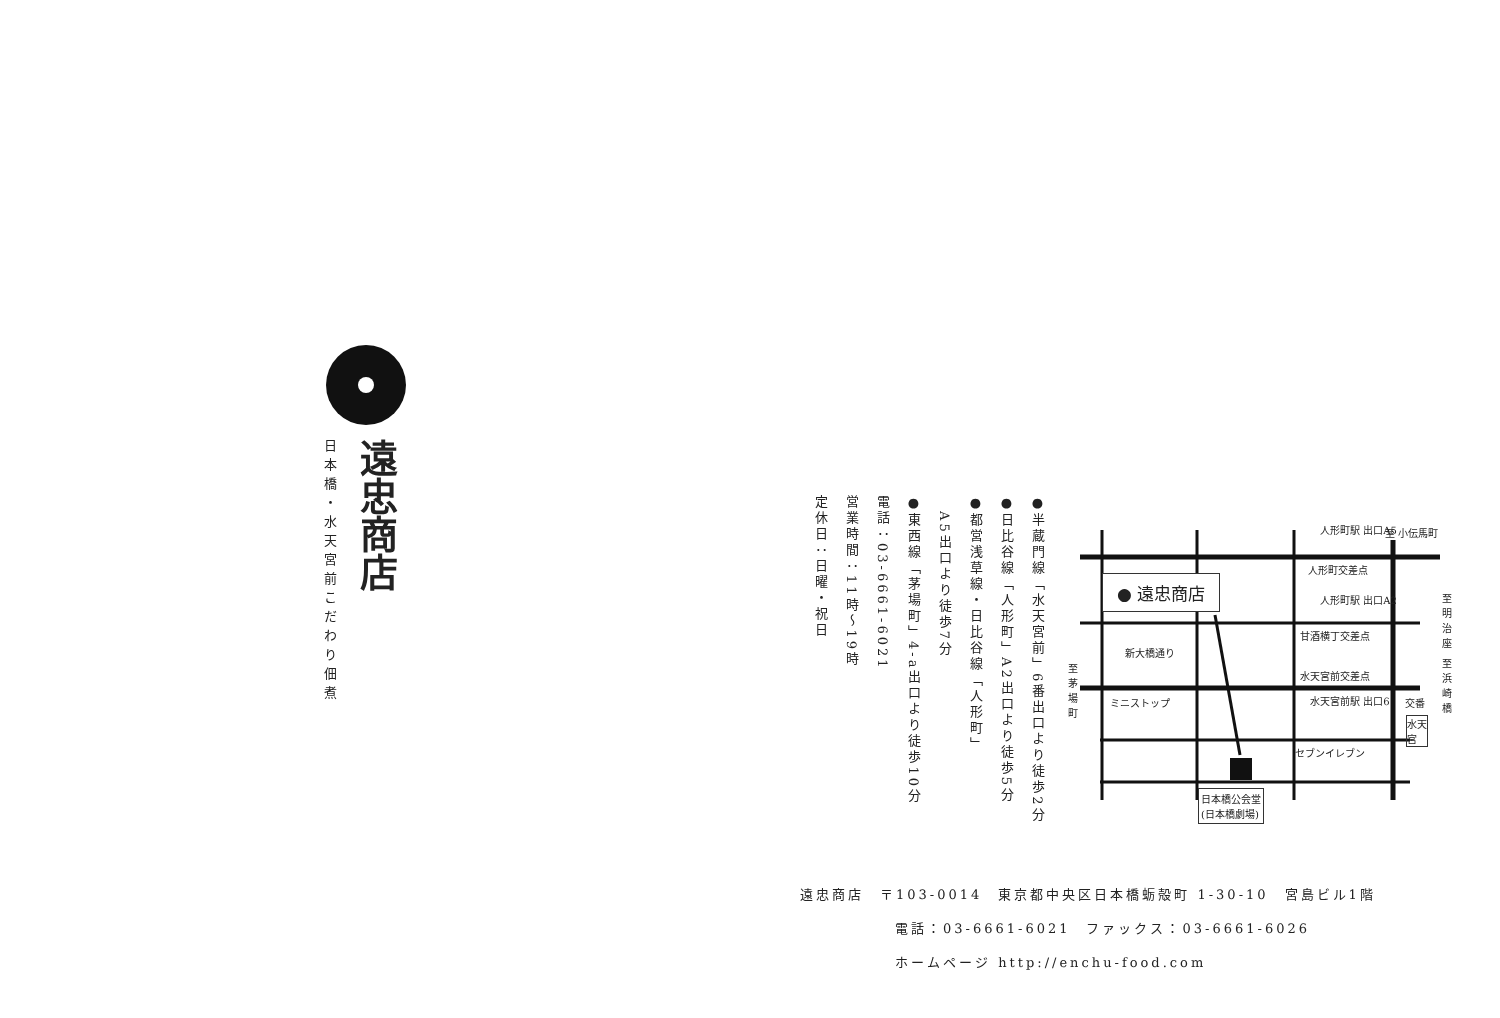日本橋・水天宮前 遠忠商店 こだわり佃煮
●半蔵門線「水天宮前」6番出口より徒歩2分
●日比谷線「人形町」A2出口より徒歩5分
●都営浅草線・日比谷線「人形町」
　A5出口より徒歩7分
●東西線「茅場町」4-a出口より徒歩10分
電話：03-6661-6021
営業時間：11時〜19時
定休日：日曜・祝日
● 遠忠商店
日本橋公会堂
(日本橋劇場)
人形町駅 出口A5
人形町交差点
人形町駅 出口A2
甘酒横丁交差点
水天宮前交差点
水天宮前駅 出口6
セブンイレブン
ミニストップ
新大橋通り
至 小伝馬町
交番
水天宮
至茅場町
至明治座
至浜崎橋
遠忠商店　〒103-0014　東京都中央区日本橋蛎殻町 1-30-10　宮島ビル1階
電話：03-6661-6021　ファックス：03-6661-6026
ホームページ http://enchu-food.com